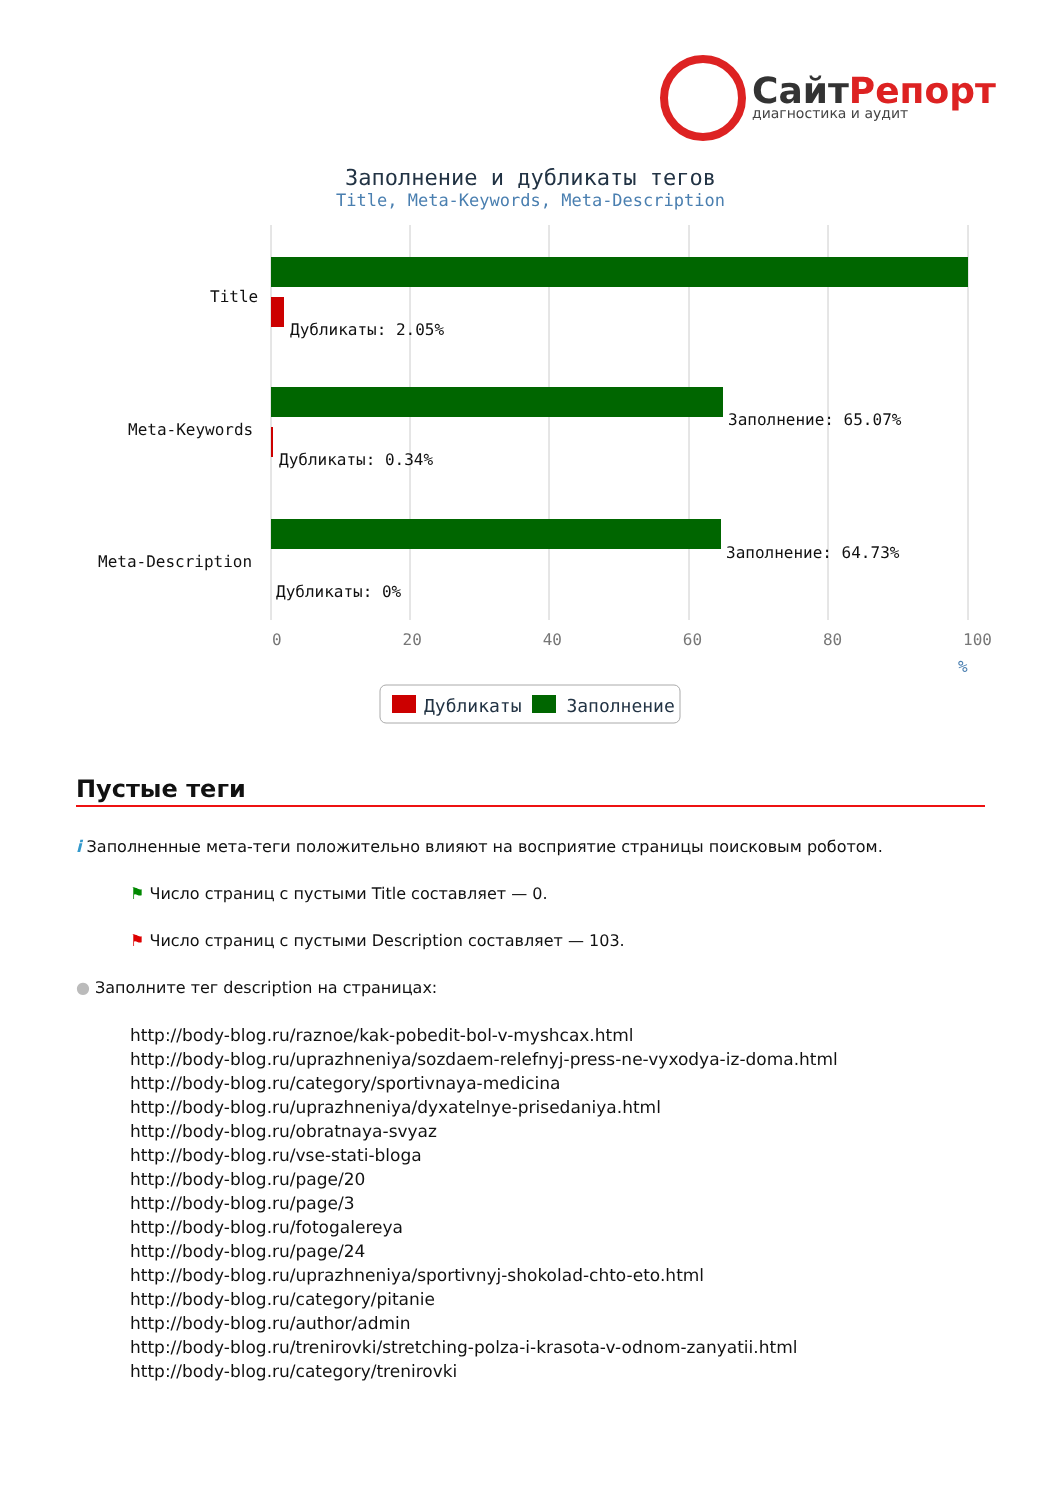СайтРепорт
диагностика и аудит
Заполнение и дубликаты тегов
Title, Meta-Keywords, Meta-Description
Title
Дубликаты: 2.05%
Заполнение: 65.07%
Meta-Keywords
Дубликаты: 0.34%
Заполнение: 64.73%
Meta-Description
Дубликаты: 0%
0 20 40 60 80 100
%
Дубликаты Заполнение
Пустые теги
i Заполненные мета-теги положительно влияют на восприятие страницы поисковым роботом.
⚑ Число страниц с пустыми Title составляет — 0.
⚑ Число страниц с пустыми Description составляет — 103.
● Заполните тег description на страницах:
http://body-blog.ru/raznoe/kak-pobedit-bol-v-myshcax.html
http://body-blog.ru/uprazhneniya/sozdaem-relefnyj-press-ne-vyxodya-iz-doma.html
http://body-blog.ru/category/sportivnaya-medicina
http://body-blog.ru/uprazhneniya/dyxatelnye-prisedaniya.html
http://body-blog.ru/obratnaya-svyaz
http://body-blog.ru/vse-stati-bloga
http://body-blog.ru/page/20
http://body-blog.ru/page/3
http://body-blog.ru/fotogalereya
http://body-blog.ru/page/24
http://body-blog.ru/uprazhneniya/sportivnyj-shokolad-chto-eto.html
http://body-blog.ru/category/pitanie
http://body-blog.ru/author/admin
http://body-blog.ru/trenirovki/stretching-polza-i-krasota-v-odnom-zanyatii.html
http://body-blog.ru/category/trenirovki